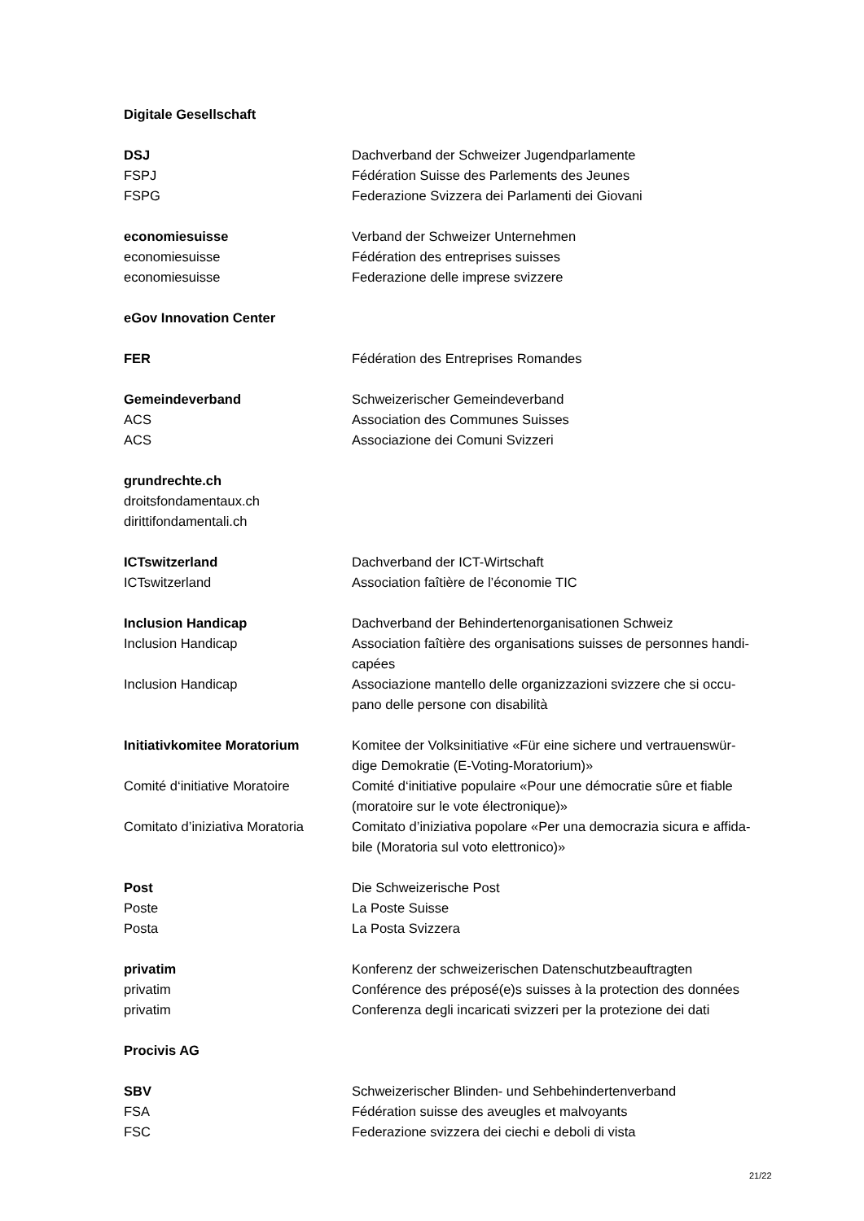| Digitale Gesellschaft | |
| DSJ | Dachverband der Schweizer Jugendparlamente |
| FSPJ | Fédération Suisse des Parlements des Jeunes |
| FSPG | Federazione Svizzera dei Parlamenti dei Giovani |
| economiesuisse | Verband der Schweizer Unternehmen |
| economiesuisse | Fédération des entreprises suisses |
| economiesuisse | Federazione delle imprese svizzere |
| eGov Innovation Center | |
| FER | Fédération des Entreprises Romandes |
| Gemeindeverband | Schweizerischer Gemeindeverband |
| ACS | Association des Communes Suisses |
| ACS | Associazione dei Comuni Svizzeri |
| grundrechte.ch | |
| droitsfondamentaux.ch | |
| dirittifondamentali.ch | |
| ICTswitzerland | Dachverband der ICT-Wirtschaft |
| ICTswitzerland | Association faîtière de l’économie TIC |
| Inclusion Handicap | Dachverband der Behindertenorganisationen Schweiz |
| Inclusion Handicap | Association faîtière des organisations suisses de personnes handi- capées |
| Inclusion Handicap | Associazione mantello delle organizzazioni svizzere che si occu- pano delle persone con disabilità |
| Initiativkomitee Moratorium | Komitee der Volksinitiative «Für eine sichere und vertrauenswür- dige Demokratie (E-Voting-Moratorium)» |
| Comité d‘initiative Moratoire | Comité d‘initiative populaire «Pour une démocratie sûre et fiable (moratoire sur le vote électronique)» |
| Comitato d’iniziativa Moratoria | Comitato d’iniziativa popolare «Per una democrazia sicura e affida- bile (Moratoria sul voto elettronico)» |
| Post | Die Schweizerische Post |
| Poste | La Poste Suisse |
| Posta | La Posta Svizzera |
| privatim | Konferenz der schweizerischen Datenschutzbeauftragten |
| privatim | Conférence des préposé(e)s suisses à la protection des données |
| privatim | Conferenza degli incaricati svizzeri per la protezione dei dati |
| Procivis AG | |
| SBV | Schweizerischer Blinden- und Sehbehindertenverband |
| FSA | Fédération suisse des aveugles et malvoyants |
| FSC | Federazione svizzera dei ciechi e deboli di vista |
21/22